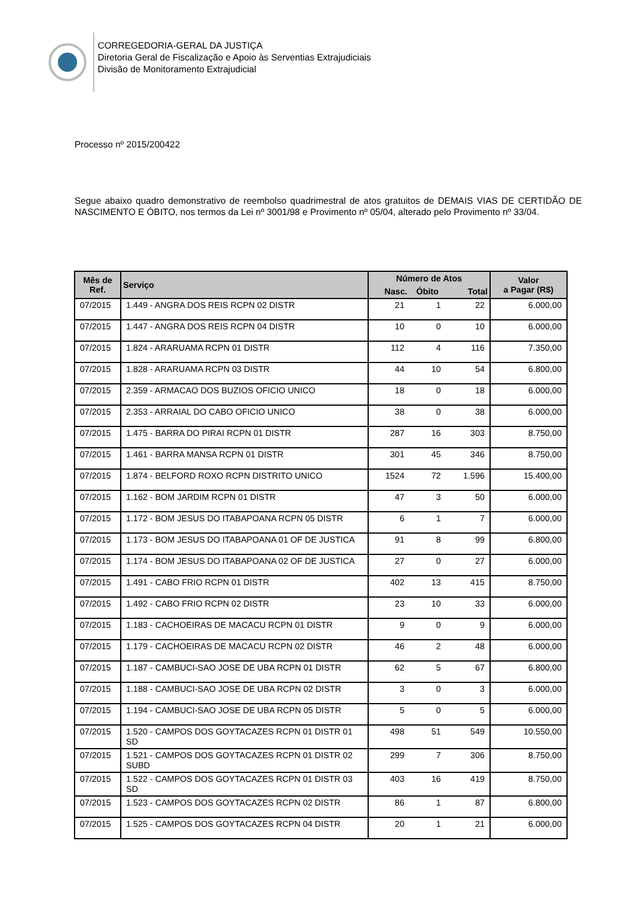CORREGEDORIA-GERAL DA JUSTIÇA
Diretoria Geral de Fiscalização e Apoio às Serventias Extrajudiciais
Divisão de Monitoramento Extrajudicial
Processo nº 2015/200422
Segue abaixo quadro demonstrativo de reembolso quadrimestral de atos gratuitos de DEMAIS VIAS DE CERTIDÃO DE NASCIMENTO E ÓBITO, nos termos da Lei nº 3001/98 e Provimento nº 05/04, alterado pelo Provimento nº 33/04.
| Mês de Ref. | Serviço | Número de Atos | | | Valor a Pagar (R$) |
| --- | --- | --- | --- | --- | --- |
| | | Nasc. | Óbito | Total | |
| 07/2015 | 1.449 - ANGRA DOS REIS RCPN 02 DISTR | 21 | 1 | 22 | 6.000,00 |
| 07/2015 | 1.447 - ANGRA DOS REIS RCPN 04 DISTR | 10 | 0 | 10 | 6.000,00 |
| 07/2015 | 1.824 - ARARUAMA RCPN 01 DISTR | 112 | 4 | 116 | 7.350,00 |
| 07/2015 | 1.828 - ARARUAMA RCPN 03 DISTR | 44 | 10 | 54 | 6.800,00 |
| 07/2015 | 2.359 - ARMACAO DOS BUZIOS OFICIO UNICO | 18 | 0 | 18 | 6.000,00 |
| 07/2015 | 2.353 - ARRAIAL DO CABO OFICIO UNICO | 38 | 0 | 38 | 6.000,00 |
| 07/2015 | 1.475 - BARRA DO PIRAI RCPN 01 DISTR | 287 | 16 | 303 | 8.750,00 |
| 07/2015 | 1.461 - BARRA MANSA RCPN 01 DISTR | 301 | 45 | 346 | 8.750,00 |
| 07/2015 | 1.874 - BELFORD ROXO RCPN DISTRITO UNICO | 1524 | 72 | 1.596 | 15.400,00 |
| 07/2015 | 1.162 - BOM JARDIM RCPN 01 DISTR | 47 | 3 | 50 | 6.000,00 |
| 07/2015 | 1.172 - BOM JESUS DO ITABAPOANA RCPN 05 DISTR | 6 | 1 | 7 | 6.000,00 |
| 07/2015 | 1.173 - BOM JESUS DO ITABAPOANA 01 OF DE JUSTICA | 91 | 8 | 99 | 6.800,00 |
| 07/2015 | 1.174 - BOM JESUS DO ITABAPOANA 02 OF DE JUSTICA | 27 | 0 | 27 | 6.000,00 |
| 07/2015 | 1.491 - CABO FRIO RCPN 01 DISTR | 402 | 13 | 415 | 8.750,00 |
| 07/2015 | 1.492 - CABO FRIO RCPN 02 DISTR | 23 | 10 | 33 | 6.000,00 |
| 07/2015 | 1.183 - CACHOEIRAS DE MACACU RCPN 01 DISTR | 9 | 0 | 9 | 6.000,00 |
| 07/2015 | 1.179 - CACHOEIRAS DE MACACU RCPN 02 DISTR | 46 | 2 | 48 | 6.000,00 |
| 07/2015 | 1.187 - CAMBUCI-SAO JOSE DE UBA RCPN 01 DISTR | 62 | 5 | 67 | 6.800,00 |
| 07/2015 | 1.188 - CAMBUCI-SAO JOSE DE UBA RCPN 02 DISTR | 3 | 0 | 3 | 6.000,00 |
| 07/2015 | 1.194 - CAMBUCI-SAO JOSE DE UBA RCPN 05 DISTR | 5 | 0 | 5 | 6.000,00 |
| 07/2015 | 1.520 - CAMPOS DOS GOYTACAZES RCPN 01 DISTR 01 SD | 498 | 51 | 549 | 10.550,00 |
| 07/2015 | 1.521 - CAMPOS DOS GOYTACAZES RCPN 01 DISTR 02 SUBD | 299 | 7 | 306 | 8.750,00 |
| 07/2015 | 1.522 - CAMPOS DOS GOYTACAZES RCPN 01 DISTR 03 SD | 403 | 16 | 419 | 8.750,00 |
| 07/2015 | 1.523 - CAMPOS DOS GOYTACAZES RCPN 02 DISTR | 86 | 1 | 87 | 6.800,00 |
| 07/2015 | 1.525 - CAMPOS DOS GOYTACAZES RCPN 04 DISTR | 20 | 1 | 21 | 6.000,00 |